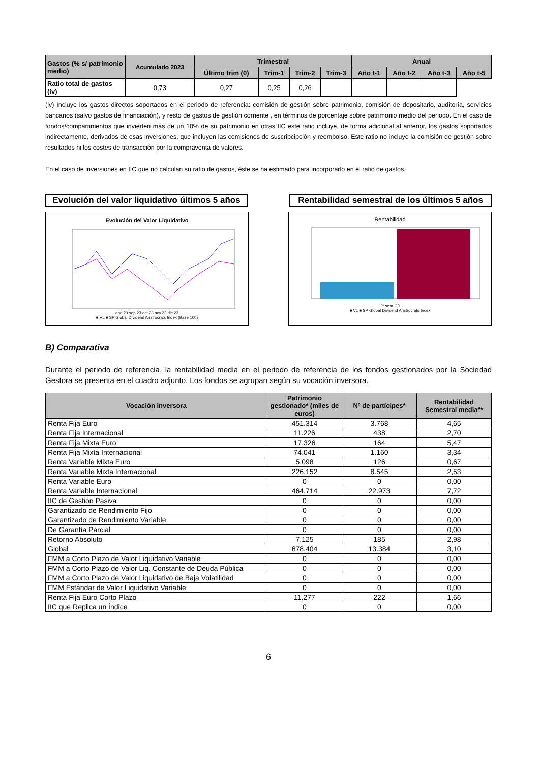| Gastos (% s/ patrimonio medio) | Acumulado 2023 | Trimestral | | | | Anual | | | |
| --- | --- | --- | --- | --- | --- | --- | --- | --- | --- |
| | | Último trim (0) | Trim-1 | Trim-2 | Trim-3 | Año t-1 | Año t-2 | Año t-3 | Año t-5 |
| Ratio total de gastos (iv) | 0,73 | 0,27 | 0,25 | 0,26 | | | | | |
(iv) Incluye los gastos directos soportados en el periodo de referencia: comisión de gestión sobre patrimonio, comisión de depositario, auditoría, servicios bancarios (salvo gastos de financiación), y resto de gastos de gestión corriente , en términos de porcentaje sobre patrimonio medio del periodo. En el caso de fondos/compartimentos que invierten más de un 10% de su patrimonio en otras IIC este ratio incluye, de forma adicional al anterior, los gastos soportados indirectamente, derivados de esas inversiones, que incluyen las comisiones de suscripcipción y reembolso. Este ratio no incluye la comisión de gestión sobre resultados ni los costes de transacción por la compraventa de valores.
En el caso de inversiones en IIC que no calculan su ratio de gastos, éste se ha estimado para incorporarlo en el ratio de gastos.
Evolución del valor liquidativo últimos 5 años
Rentabilidad semestral de los últimos 5 años
Evolución del Valor Liquidativo
ago.23 sep.23 oct.23 nov.23 dic.23
■ VL ■ SP Global Dividend Aristrocrats Index (Base 100)
Rentabilidad
2º sem. 23
■ VL ■ SP Global Dividend Aristrocrats Index
B) Comparativa
Durante el periodo de referencia, la rentabilidad media en el periodo de referencia de los fondos gestionados por la Sociedad Gestora se presenta en el cuadro adjunto. Los fondos se agrupan según su vocación inversora.
| Vocación inversora | Patrimonio gestionado* (miles de euros) | Nº de partícipes* | Rentabilidad Semestral media** |
| --- | --- | --- | --- |
| Renta Fija Euro | 451.314 | 3.768 | 4,65 |
| Renta Fija Internacional | 11.226 | 438 | 2,70 |
| Renta Fija Mixta Euro | 17.326 | 164 | 5,47 |
| Renta Fija Mixta Internacional | 74.041 | 1.160 | 3,34 |
| Renta Variable Mixta Euro | 5.098 | 126 | 0,67 |
| Renta Variable Mixta Internacional | 226.152 | 8.545 | 2,53 |
| Renta Variable Euro | 0 | 0 | 0,00 |
| Renta Variable Internacional | 464.714 | 22.973 | 7,72 |
| IIC de Gestión Pasiva | 0 | 0 | 0,00 |
| Garantizado de Rendimiento Fijo | 0 | 0 | 0,00 |
| Garantizado de Rendimiento Variable | 0 | 0 | 0,00 |
| De Garantía Parcial | 0 | 0 | 0,00 |
| Retorno Absoluto | 7.125 | 185 | 2,98 |
| Global | 678.404 | 13.384 | 3,10 |
| FMM a Corto Plazo de Valor Liquidativo Variable | 0 | 0 | 0,00 |
| FMM a Corto Plazo de Valor Liq. Constante de Deuda Pública | 0 | 0 | 0,00 |
| FMM a Corto Plazo de Valor Liquidativo de Baja Volatilidad | 0 | 0 | 0,00 |
| FMM Estándar de Valor Liquidativo Variable | 0 | 0 | 0,00 |
| Renta Fija Euro Corto Plazo | 11.277 | 222 | 1,66 |
| IIC que Replica un Índice | 0 | 0 | 0,00 |
6